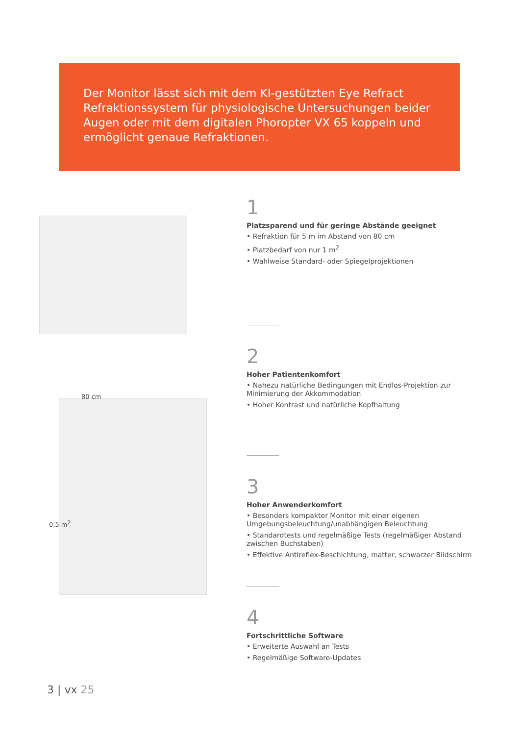Der Monitor lässt sich mit dem KI-gestützten Eye Refract Refraktionssystem für physiologische Untersuchungen beider Augen oder mit dem digitalen Phoropter VX 65 koppeln und ermöglicht genaue Refraktionen.
80 cm
0,5 m<sup>2</sup>
1
Platzsparend und für geringe Abstände geeignet
• Refraktion für 5 m im Abstand von 80 cm
• Platzbedarf von nur 1 m<sup>2</sup>
• Wahlweise Standard- oder Spiegelprojektionen
2
Hoher Patientenkomfort
• Nahezu natürliche Bedingungen mit Endlos-Projektion zur Minimierung der Akkommodation
• Hoher Kontrast und natürliche Kopfhaltung
3
Hoher Anwenderkomfort
• Besonders kompakter Monitor mit einer eigenen Umgebungsbeleuchtung/unabhängigen Beleuchtung
• Standardtests und regelmäßige Tests (regelmäßiger Abstand zwischen Buchstaben)
• Effektive Antireflex-Beschichtung, matter, schwarzer Bildschirm
4
Fortschrittliche Software
• Erweiterte Auswahl an Tests
• Regelmäßige Software-Updates
3 | vx 25